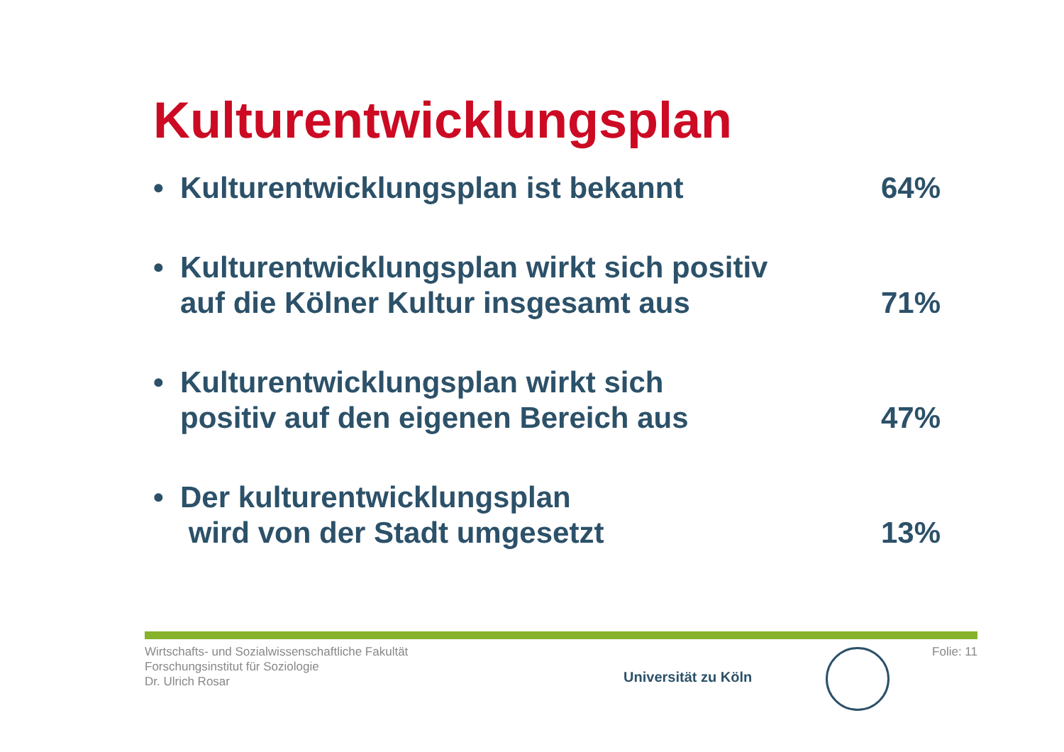Kulturentwicklungsplan
• Kulturentwicklungsplan ist bekannt
64%
• Kulturentwicklungsplan wirkt sich positiv
auf die Kölner Kultur insgesamt aus
71%
• Kulturentwicklungsplan wirkt sich
positiv auf den eigenen Bereich aus
47%
• Der kulturentwicklungsplan
wird von der Stadt umgesetzt
13%
Wirtschafts- und Sozialwissenschaftliche Fakultät
Forschungsinstitut für Soziologie
Dr. Ulrich Rosar
Universität zu Köln
Folie: 11